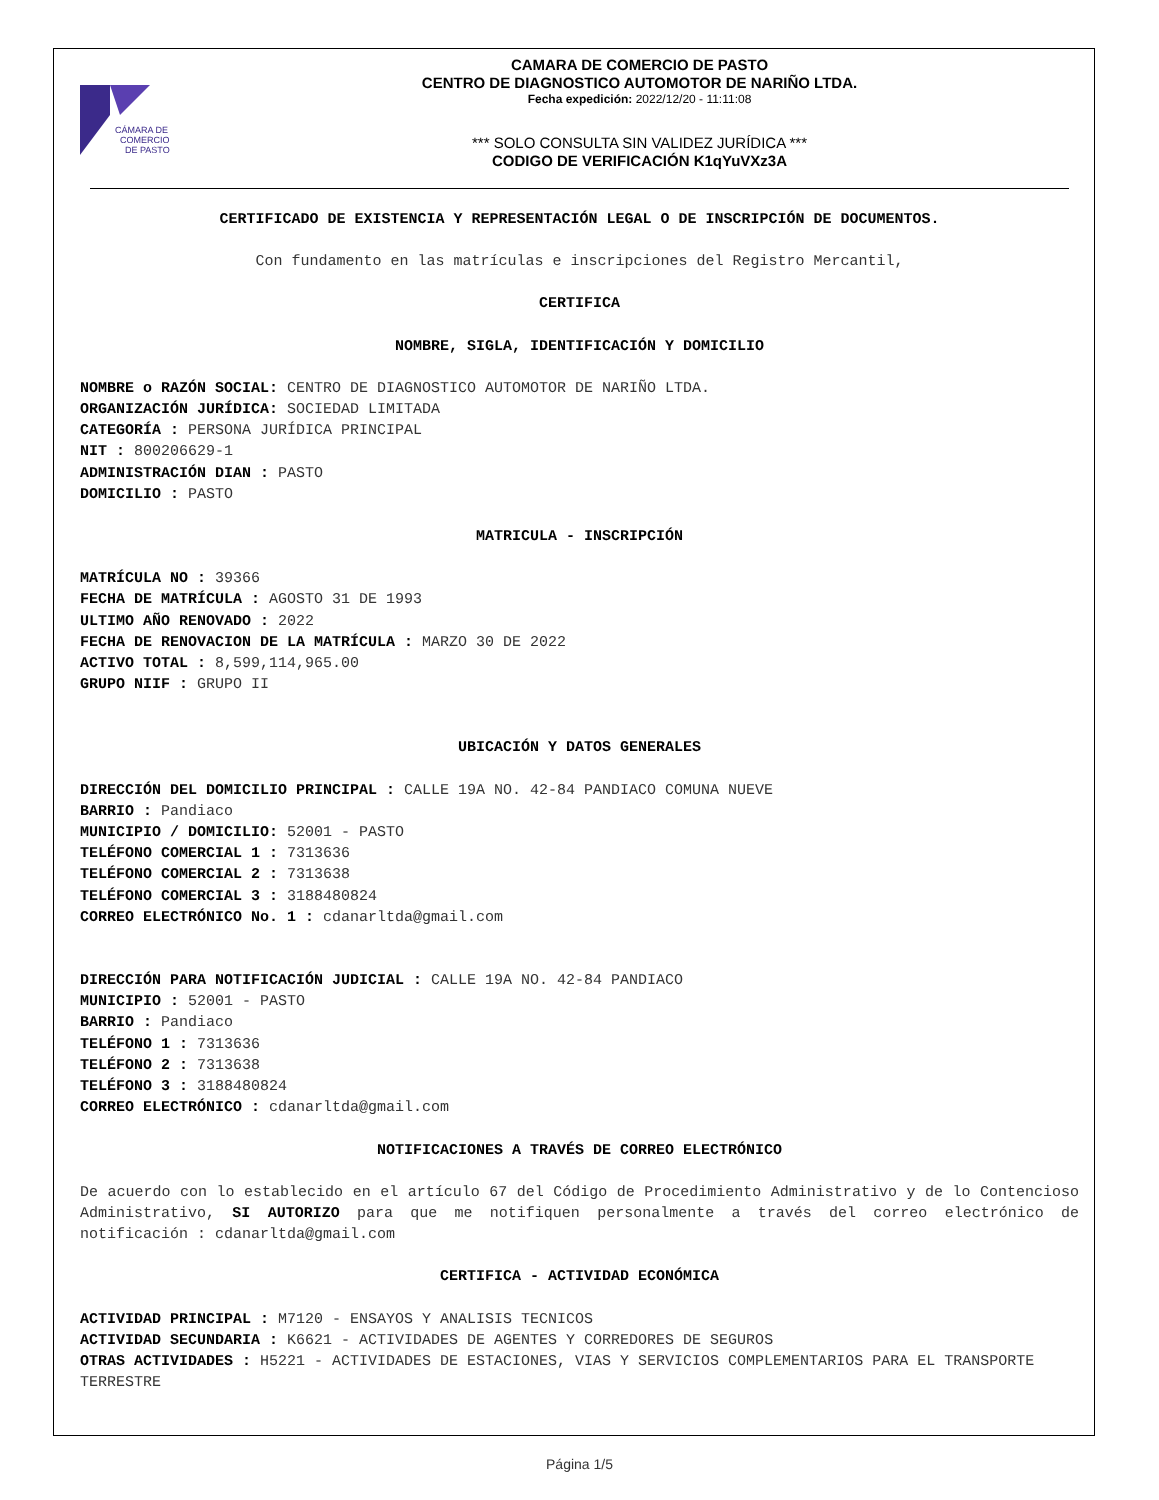CÁMARA DE
COMERCIO
DE PASTO
CAMARA DE COMERCIO DE PASTO
CENTRO DE DIAGNOSTICO AUTOMOTOR DE NARIÑO LTDA.
Fecha expedición: 2022/12/20 - 11:11:08
*** SOLO CONSULTA SIN VALIDEZ JURÍDICA ***
CODIGO DE VERIFICACIÓN K1qYuVXz3A
CERTIFICADO DE EXISTENCIA Y REPRESENTACIÓN LEGAL O DE INSCRIPCIÓN DE DOCUMENTOS.
Con fundamento en las matrículas e inscripciones del Registro Mercantil,
CERTIFICA
NOMBRE, SIGLA, IDENTIFICACIÓN Y DOMICILIO
NOMBRE o RAZÓN SOCIAL: CENTRO DE DIAGNOSTICO AUTOMOTOR DE NARIÑO LTDA.
ORGANIZACIÓN JURÍDICA: SOCIEDAD LIMITADA
CATEGORÍA : PERSONA JURÍDICA PRINCIPAL
NIT : 800206629-1
ADMINISTRACIÓN DIAN : PASTO
DOMICILIO : PASTO
MATRICULA - INSCRIPCIÓN
MATRÍCULA NO : 39366
FECHA DE MATRÍCULA : AGOSTO 31 DE 1993
ULTIMO AÑO RENOVADO : 2022
FECHA DE RENOVACION DE LA MATRÍCULA : MARZO 30 DE 2022
ACTIVO TOTAL : 8,599,114,965.00
GRUPO NIIF : GRUPO II
UBICACIÓN Y DATOS GENERALES
DIRECCIÓN DEL DOMICILIO PRINCIPAL : CALLE 19A NO. 42-84 PANDIACO COMUNA NUEVE
BARRIO : Pandiaco
MUNICIPIO / DOMICILIO: 52001 - PASTO
TELÉFONO COMERCIAL 1 : 7313636
TELÉFONO COMERCIAL 2 : 7313638
TELÉFONO COMERCIAL 3 : 3188480824
CORREO ELECTRÓNICO No. 1 : cdanarltda@gmail.com
DIRECCIÓN PARA NOTIFICACIÓN JUDICIAL : CALLE 19A NO. 42-84 PANDIACO
MUNICIPIO : 52001 - PASTO
BARRIO : Pandiaco
TELÉFONO 1 : 7313636
TELÉFONO 2 : 7313638
TELÉFONO 3 : 3188480824
CORREO ELECTRÓNICO : cdanarltda@gmail.com
NOTIFICACIONES A TRAVÉS DE CORREO ELECTRÓNICO
De acuerdo con lo establecido en el artículo 67 del Código de Procedimiento Administrativo y de lo Contencioso Administrativo, SI AUTORIZO para que me notifiquen personalmente a través del correo electrónico de notificación : cdanarltda@gmail.com
CERTIFICA - ACTIVIDAD ECONÓMICA
ACTIVIDAD PRINCIPAL : M7120 - ENSAYOS Y ANALISIS TECNICOS
ACTIVIDAD SECUNDARIA : K6621 - ACTIVIDADES DE AGENTES Y CORREDORES DE SEGUROS
OTRAS ACTIVIDADES : H5221 - ACTIVIDADES DE ESTACIONES, VIAS Y SERVICIOS COMPLEMENTARIOS PARA EL TRANSPORTE TERRESTRE
Página 1/5